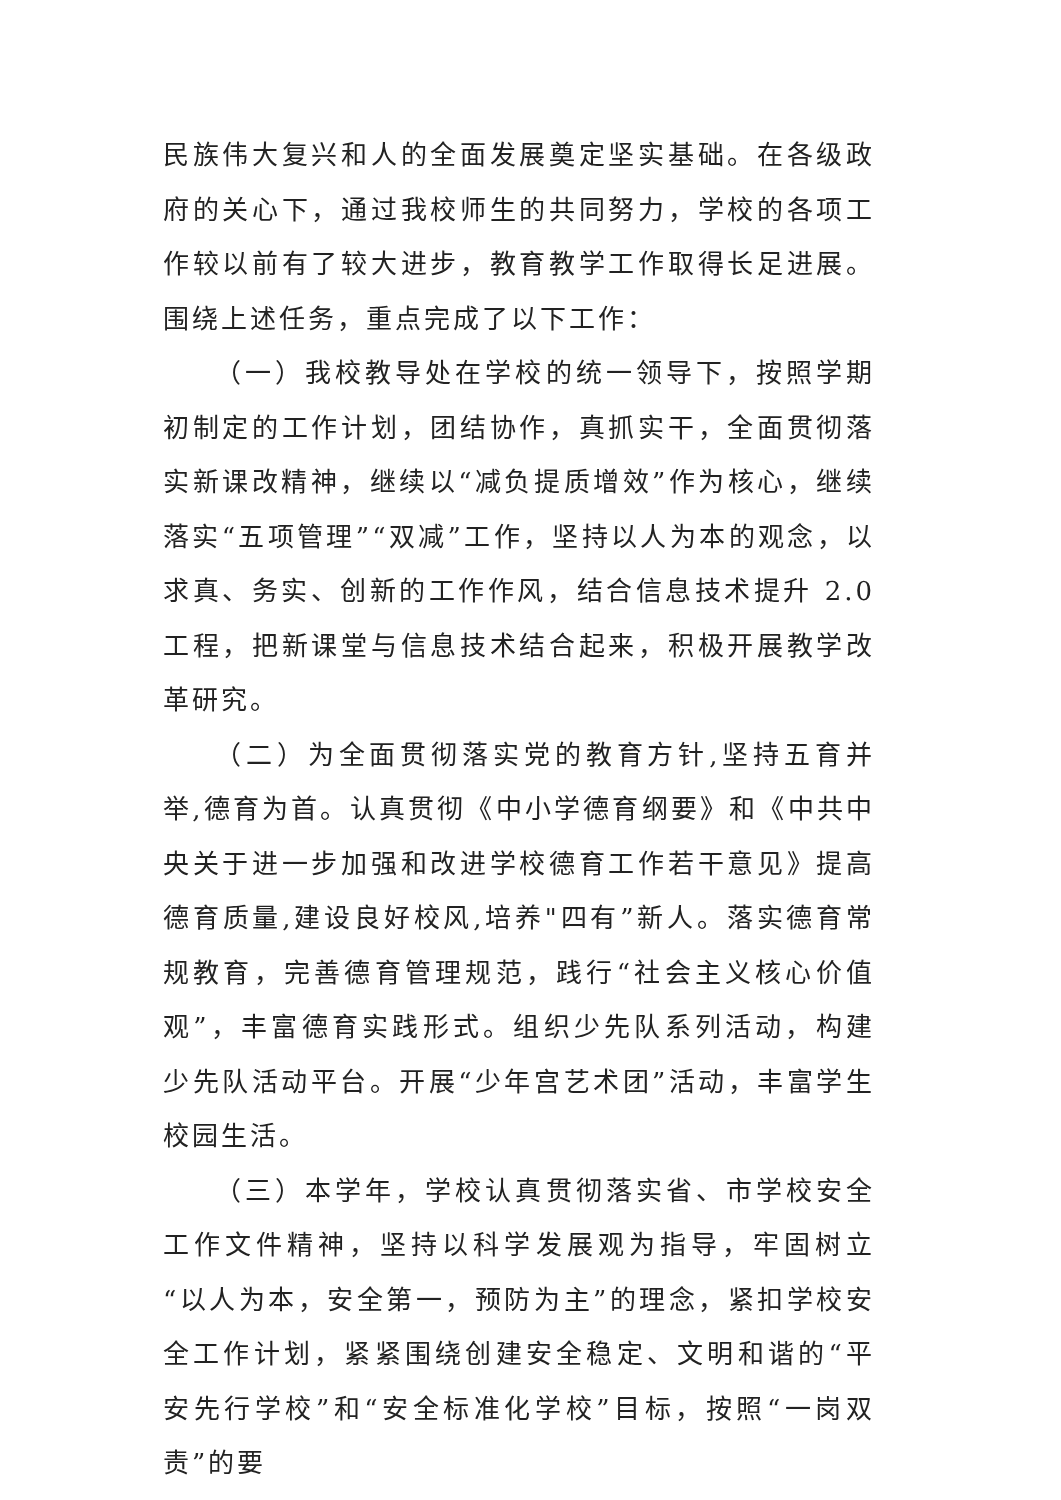民族伟大复兴和人的全面发展奠定坚实基础。在各级政府的关心下，通过我校师生的共同努力，学校的各项工作较以前有了较大进步，教育教学工作取得长足进展。围绕上述任务，重点完成了以下工作：
（一）我校教导处在学校的统一领导下，按照学期初制定的工作计划，团结协作，真抓实干，全面贯彻落实新课改精神，继续以“减负提质增效”作为核心，继续落实“五项管理”“双减”工作，坚持以人为本的观念，以求真、务实、创新的工作作风，结合信息技术提升 2.0 工程，把新课堂与信息技术结合起来，积极开展教学改革研究。
（二）为全面贯彻落实党的教育方针,坚持五育并举,德育为首。认真贯彻《中小学德育纲要》和《中共中央关于进一步加强和改进学校德育工作若干意见》提高德育质量,建设良好校风,培养"四有”新人。落实德育常规教育，完善德育管理规范，践行“社会主义核心价值观”，丰富德育实践形式。组织少先队系列活动，构建少先队活动平台。开展“少年宫艺术团”活动，丰富学生校园生活。
（三）本学年，学校认真贯彻落实省、市学校安全工作文件精神，坚持以科学发展观为指导，牢固树立“以人为本，安全第一，预防为主”的理念，紧扣学校安全工作计划，紧紧围绕创建安全稳定、文明和谐的“平安先行学校”和“安全标准化学校”目标，按照“一岗双责”的要